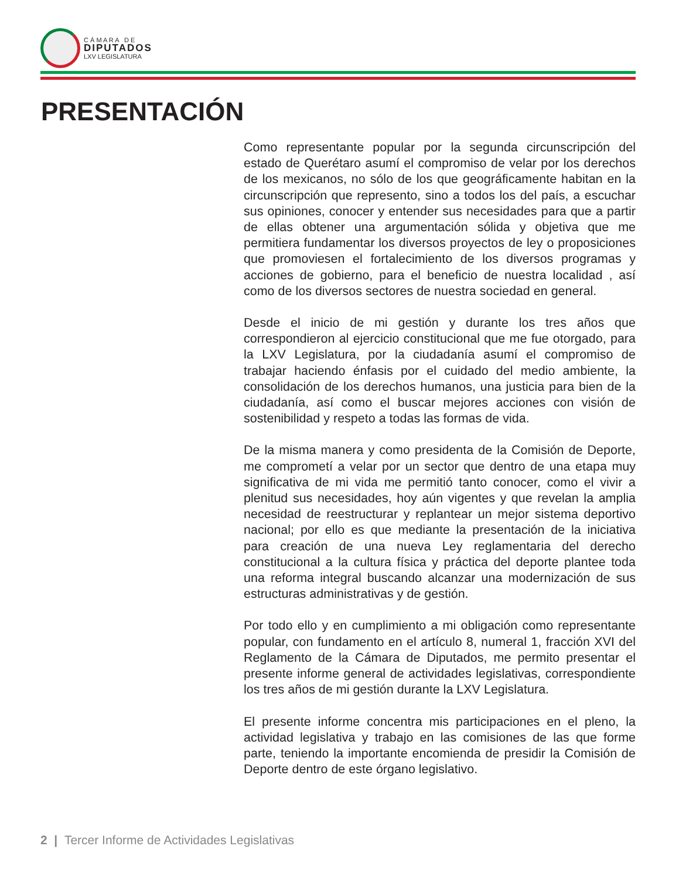C Á M A R A D E
DIPUTADOS
LXV LEGISLATURA
PRESENTACIÓN
Como representante popular por la segunda circunscripción del estado de Querétaro asumí el compromiso de velar por los derechos de los mexicanos, no sólo de los que geográficamente habitan en la circunscripción que represento, sino a todos los del país, a escuchar sus opiniones, conocer y entender sus necesidades para que a partir de ellas obtener una argumentación sólida y objetiva que me permitiera fundamentar los diversos proyectos de ley o proposiciones que promoviesen el fortalecimiento de los diversos programas y acciones de gobierno, para el beneficio de nuestra localidad , así como de los diversos sectores de nuestra sociedad en general.
Desde el inicio de mi gestión y durante los tres años que correspondieron al ejercicio constitucional que me fue otorgado, para la LXV Legislatura, por la ciudadanía asumí el compromiso de trabajar haciendo énfasis por el cuidado del medio ambiente, la consolidación de los derechos humanos, una justicia para bien de la ciudadanía, así como el buscar mejores acciones con visión de sostenibilidad y respeto a todas las formas de vida.
De la misma manera y como presidenta de la Comisión de Deporte, me comprometí a velar por un sector que dentro de una etapa muy significativa de mi vida me permitió tanto conocer, como el vivir a plenitud sus necesidades, hoy aún vigentes y que revelan la amplia necesidad de reestructurar y replantear un mejor sistema deportivo nacional; por ello es que mediante la presentación de la iniciativa para creación de una nueva Ley reglamentaria del derecho constitucional a la cultura física y práctica del deporte plantee toda una reforma integral buscando alcanzar una modernización de sus estructuras administrativas y de gestión.
Por todo ello y en cumplimiento a mi obligación como representante popular, con fundamento en el artículo 8, numeral 1, fracción XVI del Reglamento de la Cámara de Diputados, me permito presentar el presente informe general de actividades legislativas, correspondiente los tres años de mi gestión durante la LXV Legislatura.
El presente informe concentra mis participaciones en el pleno, la actividad legislativa y trabajo en las comisiones de las que forme parte, teniendo la importante encomienda de presidir la Comisión de Deporte dentro de este órgano legislativo.
2 | Tercer Informe de Actividades Legislativas